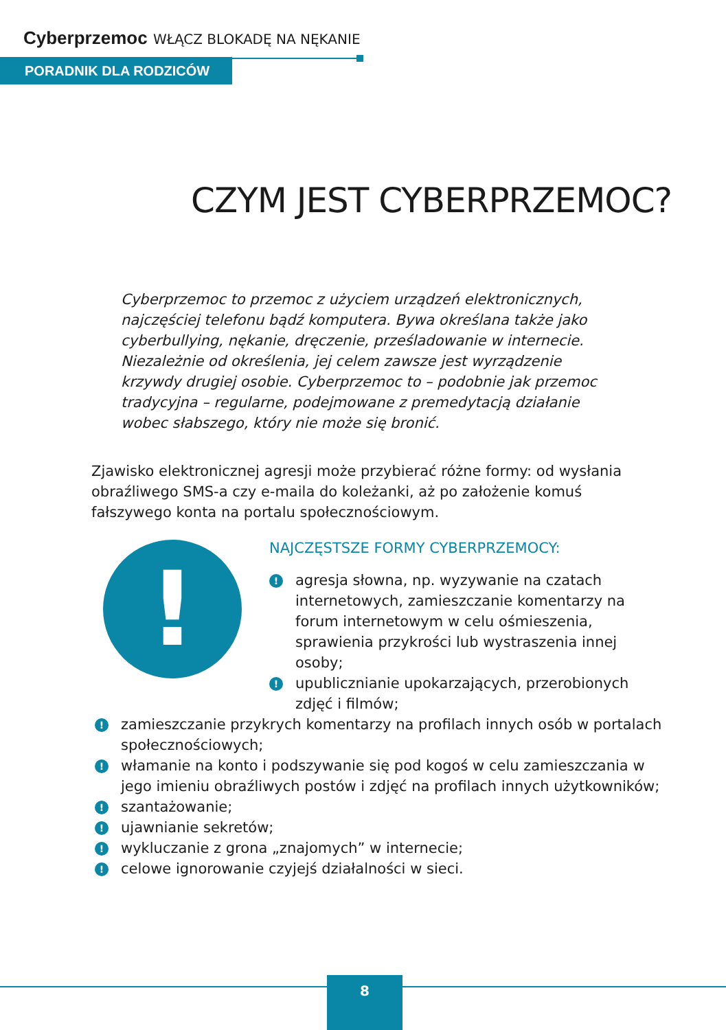Cyberprzemoc WŁĄCZ BLOKADĘ NA NĘKANIE
PORADNIK DLA RODZICÓW
CZYM JEST CYBERPRZEMOC?
Cyberprzemoc to przemoc z użyciem urządzeń elektronicznych, najczęściej telefonu bądź komputera. Bywa określana także jako cyberbullying, nękanie, dręczenie, prześladowanie w internecie. Niezależnie od określenia, jej celem zawsze jest wyrządzenie krzywdy drugiej osobie. Cyberprzemoc to – podobnie jak przemoc tradycyjna – regularne, podejmowane z premedytacją działanie wobec słabszego, który nie może się bronić.
Zjawisko elektronicznej agresji może przybierać różne formy: od wysłania obraźliwego SMS-a czy e-maila do koleżanki, aż po założenie komuś fałszywego konta na portalu społecznościowym.
!
NAJCZĘSTSZE FORMY CYBERPRZEMOCY:
! agresja słowna, np. wyzywanie na czatach internetowych, zamieszczanie komentarzy na forum internetowym w celu ośmieszenia, sprawienia przykrości lub wystraszenia innej osoby;
! upublicznianie upokarzających, przerobionych zdjęć i filmów;
! zamieszczanie przykrych komentarzy na profilach innych osób w portalach społecznościowych;
! włamanie na konto i podszywanie się pod kogoś w celu zamieszczania w jego imieniu obraźliwych postów i zdjęć na profilach innych użytkowników;
! szantażowanie;
! ujawnianie sekretów;
! wykluczanie z grona „znajomych” w internecie;
! celowe ignorowanie czyjejś działalności w sieci.
8